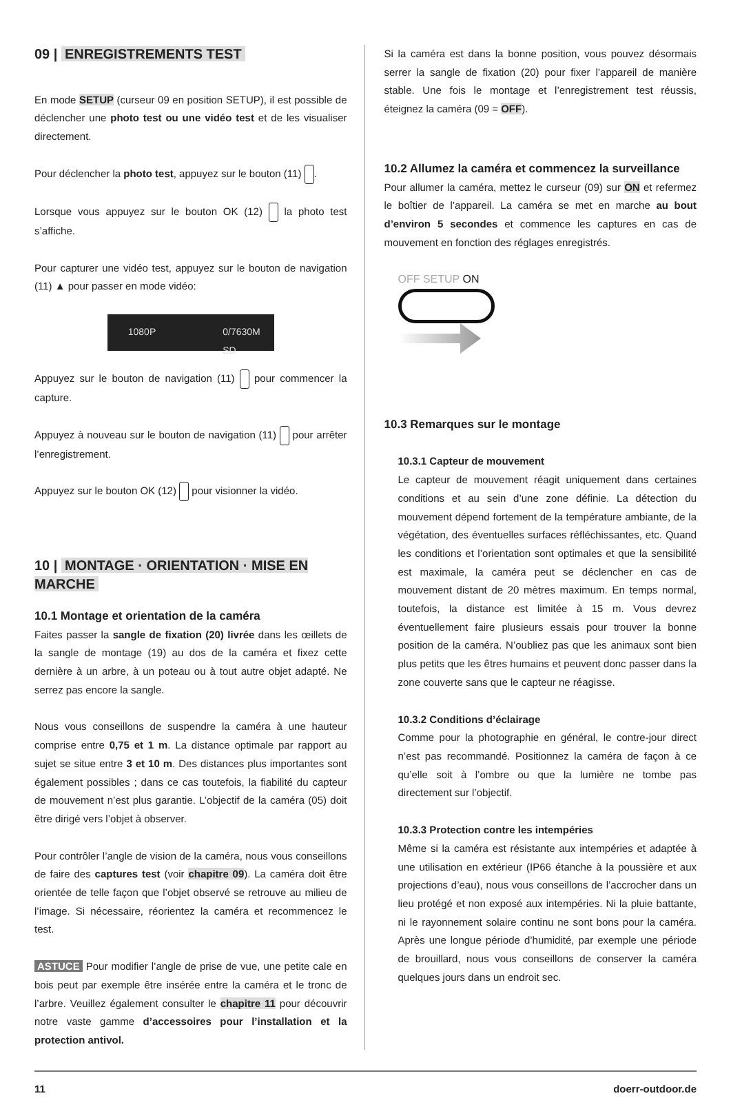09 | ENREGISTREMENTS TEST
En mode SETUP (curseur 09 en position SETUP), il est possible de déclencher une photo test ou une vidéo test et de les visualiser directement.
Pour déclencher la photo test, appuyez sur le bouton (11) .
Lorsque vous appuyez sur le bouton OK (12) la photo test s’affiche.
Pour capturer une vidéo test, appuyez sur le bouton de navigation (11) ▲ pour passer en mode vidéo:
1080P 0/7630M
SD
Appuyez sur le bouton de navigation (11) pour commencer la capture.
Appuyez à nouveau sur le bouton de navigation (11) pour arrêter l’enregistrement.
Appuyez sur le bouton OK (12) pour visionner la vidéo.
10 | MONTAGE · ORIENTATION · MISE EN MARCHE
10.1 Montage et orientation de la caméra
Faites passer la sangle de fixation (20) livrée dans les œillets de la sangle de montage (19) au dos de la caméra et fixez cette dernière à un arbre, à un poteau ou à tout autre objet adapté. Ne serrez pas encore la sangle.
Nous vous conseillons de suspendre la caméra à une hauteur comprise entre 0,75 et 1 m. La distance optimale par rapport au sujet se situe entre 3 et 10 m. Des distances plus importantes sont également possibles ; dans ce cas toutefois, la fiabilité du capteur de mouvement n’est plus garantie. L’objectif de la caméra (05) doit être dirigé vers l’objet à observer.
Pour contrôler l’angle de vision de la caméra, nous vous conseillons de faire des captures test (voir chapitre 09). La caméra doit être orientée de telle façon que l’objet observé se retrouve au milieu de l’image. Si nécessaire, réorientez la caméra et recommencez le test.
ASTUCE Pour modifier l’angle de prise de vue, une petite cale en bois peut par exemple être insérée entre la caméra et le tronc de l’arbre. Veuillez également consulter le chapitre 11 pour découvrir notre vaste gamme d’accessoires pour l’installation et la protection antivol.
Si la caméra est dans la bonne position, vous pouvez désormais serrer la sangle de fixation (20) pour fixer l’appareil de manière stable. Une fois le montage et l’enregistrement test réussis, éteignez la caméra (09 = OFF).
10.2 Allumez la caméra et commencez la surveillance
Pour allumer la caméra, mettez le curseur (09) sur ON et refermez le boîtier de l’appareil. La caméra se met en marche au bout d’environ 5 secondes et commence les captures en cas de mouvement en fonction des réglages enregistrés.
OFF SETUP ON
10.3 Remarques sur le montage
10.3.1 Capteur de mouvement
Le capteur de mouvement réagit uniquement dans certaines conditions et au sein d’une zone définie. La détection du mouvement dépend fortement de la température ambiante, de la végétation, des éventuelles surfaces réfléchissantes, etc. Quand les conditions et l’orientation sont optimales et que la sensibilité est maximale, la caméra peut se déclencher en cas de mouvement distant de 20 mètres maximum. En temps normal, toutefois, la distance est limitée à 15 m. Vous devrez éventuellement faire plusieurs essais pour trouver la bonne position de la caméra. N’oubliez pas que les animaux sont bien plus petits que les êtres humains et peuvent donc passer dans la zone couverte sans que le capteur ne réagisse.
10.3.2 Conditions d’éclairage
Comme pour la photographie en général, le contre-jour direct n’est pas recommandé. Positionnez la caméra de façon à ce qu’elle soit à l’ombre ou que la lumière ne tombe pas directement sur l’objectif.
10.3.3 Protection contre les intempéries
Même si la caméra est résistante aux intempéries et adaptée à une utilisation en extérieur (IP66 étanche à la poussière et aux projections d’eau), nous vous conseillons de l’accrocher dans un lieu protégé et non exposé aux intempéries. Ni la pluie battante, ni le rayonnement solaire continu ne sont bons pour la caméra. Après une longue période d’humidité, par exemple une période de brouillard, nous vous conseillons de conserver la caméra quelques jours dans un endroit sec.
11 doerr-outdoor.de